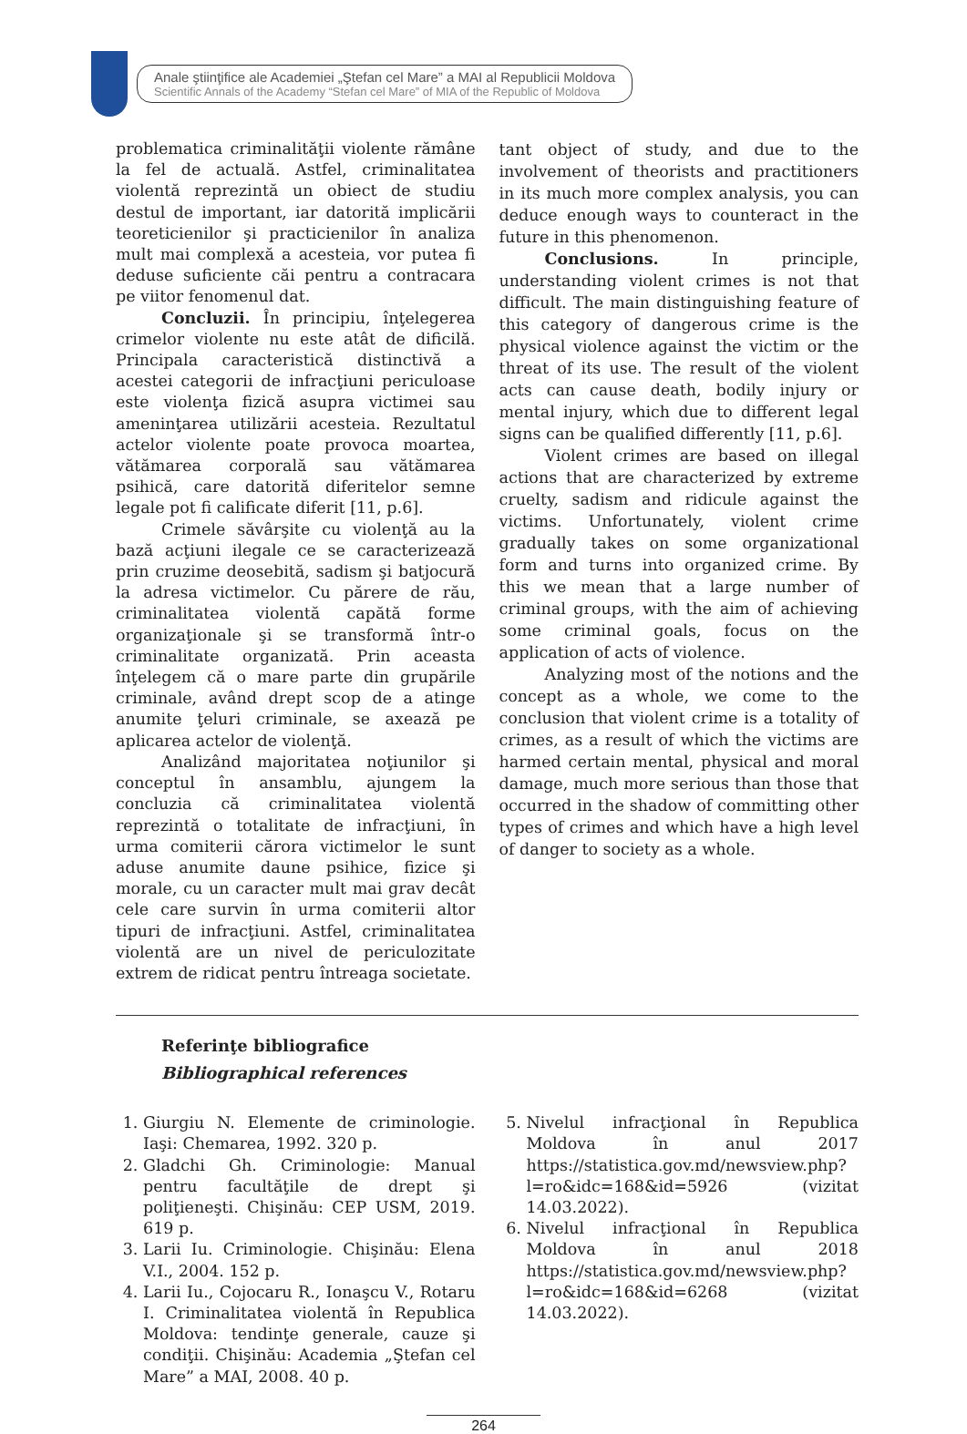Anale ştiinţifice ale Academiei „Ştefan cel Mare” a MAI al Republicii Moldova
Scientific Annals of the Academy “Stefan cel Mare” of MIA of the Republic of Moldova
problematica criminalităţii violente rămâne la fel de actuală. Astfel, criminalitatea violentă reprezintă un obiect de studiu destul de important, iar datorită implicării teoreticienilor şi practicienilor în analiza mult mai complexă a acesteia, vor putea fi deduse suficiente căi pentru a contracara pe viitor fenomenul dat.
Concluzii. În principiu, înţelegerea crimelor violente nu este atât de dificilă. Principala caracteristică distinctivă a acestei categorii de infracţiuni periculoase este violenţa fizică asupra victimei sau ameninţarea utilizării acesteia. Rezultatul actelor violente poate provoca moartea, vătămarea corporală sau vătămarea psihică, care datorită diferitelor semne legale pot fi calificate diferit [11, p.6].
Crimele săvârşite cu violenţă au la bază acţiuni ilegale ce se caracterizează prin cruzime deosebită, sadism şi batjocură la adresa victimelor. Cu părere de rău, criminalitatea violentă capătă forme organizaţionale şi se transformă într-o criminalitate organizată. Prin aceasta înţelegem că o mare parte din grupările criminale, având drept scop de a atinge anumite ţeluri criminale, se axează pe aplicarea actelor de violenţă.
Analizând majoritatea noţiunilor şi conceptul în ansamblu, ajungem la concluzia că criminalitatea violentă reprezintă o totalitate de infracţiuni, în urma comiterii cărora victimelor le sunt aduse anumite daune psihice, fizice şi morale, cu un caracter mult mai grav decât cele care survin în urma comiterii altor tipuri de infracţiuni. Astfel, criminalitatea violentă are un nivel de periculozitate extrem de ridicat pentru întreaga societate.
tant object of study, and due to the involvement of theorists and practitioners in its much more complex analysis, you can deduce enough ways to counteract in the future in this phenomenon.
Conclusions. In principle, understanding violent crimes is not that difficult. The main distinguishing feature of this category of dangerous crime is the physical violence against the victim or the threat of its use. The result of the violent acts can cause death, bodily injury or mental injury, which due to different legal signs can be qualified differently [11, p.6].
Violent crimes are based on illegal actions that are characterized by extreme cruelty, sadism and ridicule against the victims. Unfortunately, violent crime gradually takes on some organizational form and turns into organized crime. By this we mean that a large number of criminal groups, with the aim of achieving some criminal goals, focus on the application of acts of violence.
Analyzing most of the notions and the concept as a whole, we come to the conclusion that violent crime is a totality of crimes, as a result of which the victims are harmed certain mental, physical and moral damage, much more serious than those that occurred in the shadow of committing other types of crimes and which have a high level of danger to society as a whole.
Referinţe bibliografice
Bibliographical references
1. Giurgiu N. Elemente de criminologie. Iaşi: Chemarea, 1992. 320 p.
2. Gladchi Gh. Criminologie: Manual pentru facultăţile de drept şi poliţieneşti. Chişinău: CEP USM, 2019. 619 p.
3. Larii Iu. Criminologie. Chişinău: Elena V.I., 2004. 152 p.
4. Larii Iu., Cojocaru R., Ionaşcu V., Rotaru I. Criminalitatea violentă în Republica Moldova: tendinţe generale, cauze şi condiţii. Chişinău: Academia „Ştefan cel Mare” a MAI, 2008. 40 p.
5. Nivelul infracţional în Republica Moldova în anul 2017 https://statistica.gov.md/newsview.php?l=ro&idc=168&id=5926 (vizitat 14.03.2022).
6. Nivelul infracţional în Republica Moldova în anul 2018 https://statistica.gov.md/newsview.php?l=ro&idc=168&id=6268 (vizitat 14.03.2022).
264